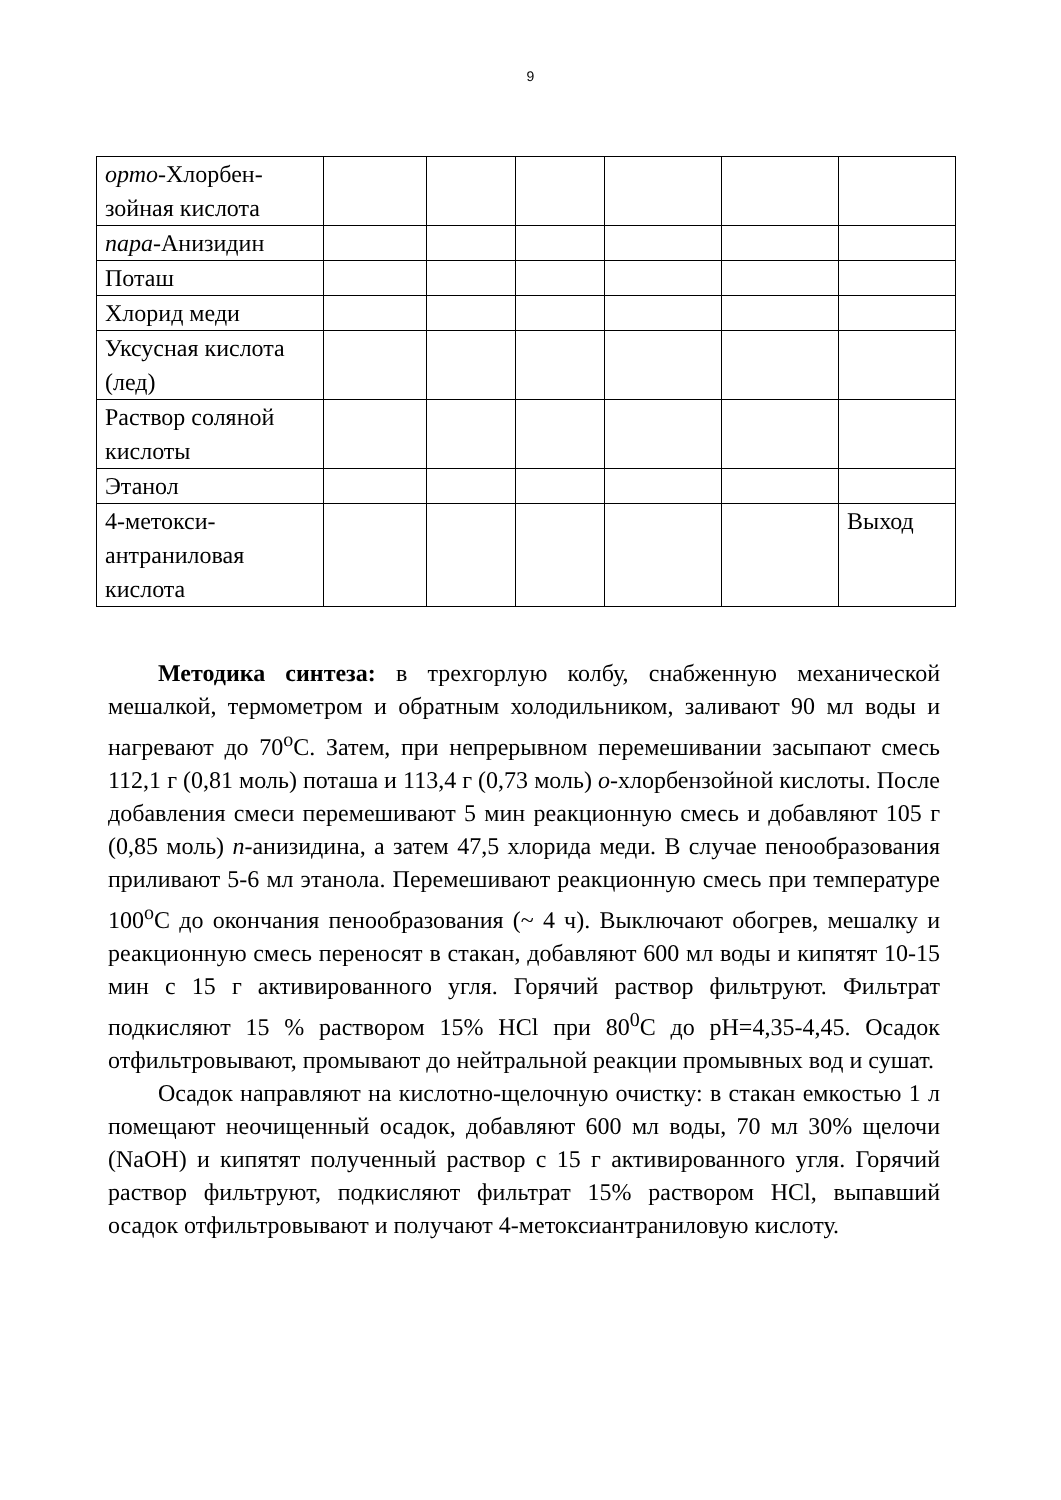9
| орто -Хлорбен-зойная кислота | | | | | | |
| пара -Анизидин | | | | | | |
| Поташ | | | | | | |
| Хлорид меди | | | | | | |
| Уксусная кислота (лед) | | | | | | |
| Раствор соляной кислоты | | | | | | |
| Этанол | | | | | | |
| 4-метокси-антраниловая кислота | | | | | | Выход |
Методика синтеза: в трехгорлую колбу, снабженную механической мешалкой, термометром и обратным холодильником, заливают 90 мл воды и нагревают до 70<sup>o</sup>С. Затем, при непрерывном перемешивании засыпают смесь 112,1 г (0,81 моль) поташа и 113,4 г (0,73 моль) о-хлорбензойной кислоты. После добавления смеси перемешивают 5 мин реакционную смесь и добавляют 105 г (0,85 моль) п-анизидина, а затем 47,5 хлорида меди. В случае пенообразования приливают 5-6 мл этанола. Перемешивают реакционную смесь при температуре 100<sup>o</sup>С до окончания пенообразования (~ 4 ч). Выключают обогрев, мешалку и реакционную смесь переносят в стакан, добавляют 600 мл воды и кипятят 10-15 мин с 15 г активированного угля. Горячий раствор фильтруют. Фильтрат подкисляют 15 % раствором 15% HCl при 80<sup>0</sup>С до pH=4,35-4,45. Осадок отфильтровывают, промывают до нейтральной реакции промывных вод и сушат.
Осадок направляют на кислотно-щелочную очистку: в стакан емкостью 1 л помещают неочищенный осадок, добавляют 600 мл воды, 70 мл 30% щелочи (NaOH) и кипятят полученный раствор с 15 г активированного угля. Горячий раствор фильтруют, подкисляют фильтрат 15% раствором HCl, выпавший осадок отфильтровывают и получают 4-метоксиантраниловую кислоту.